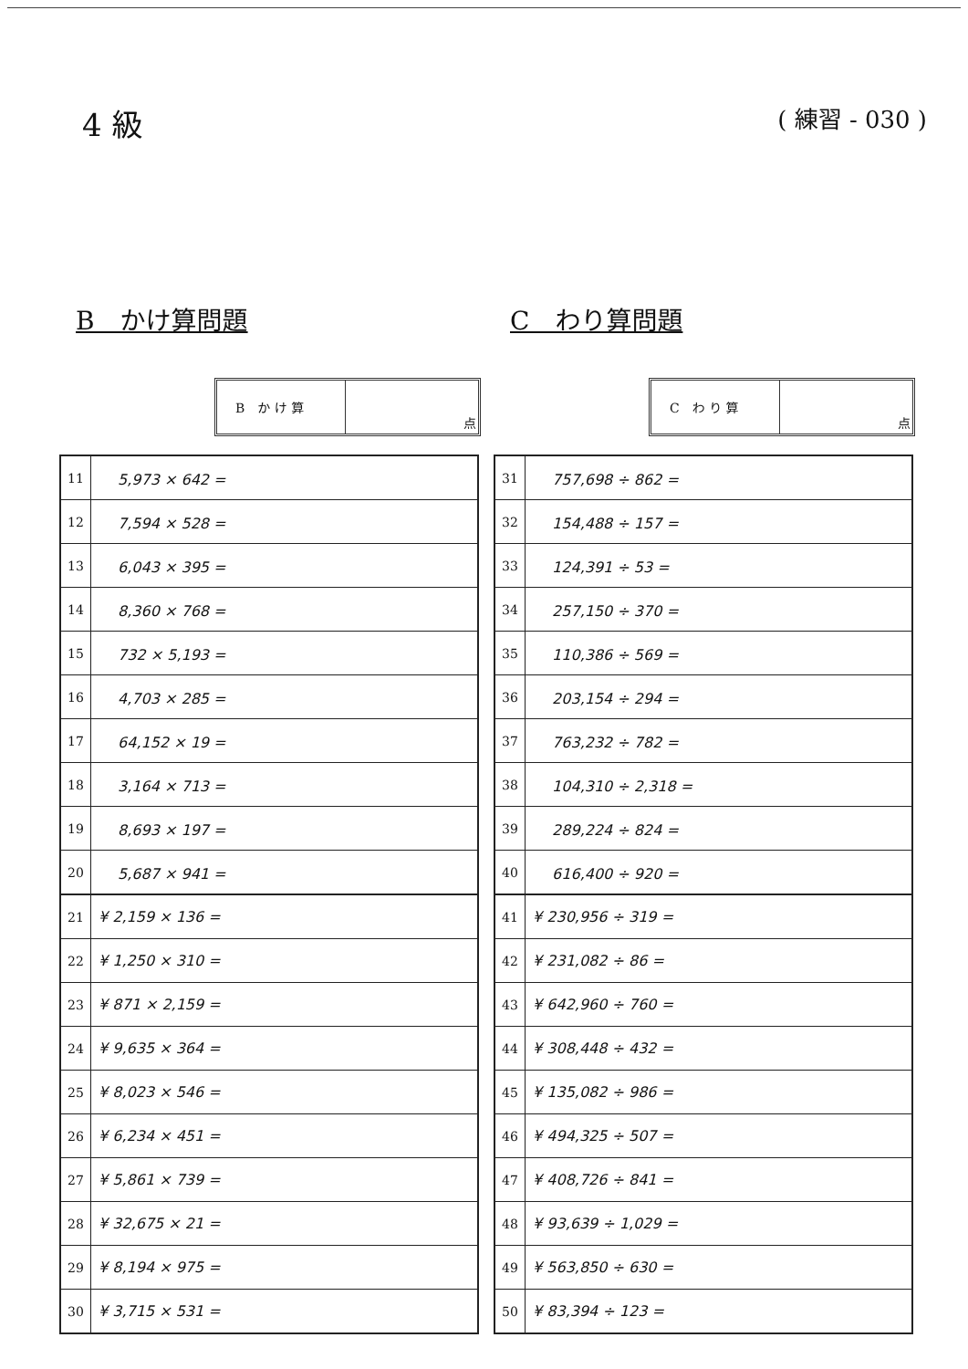4 級 ( 練習 - 030 )
B　かけ算問題
B　か け 算 点
| 11 | 5,973 × 642 = |
| 12 | 7,594 × 528 = |
| 13 | 6,043 × 395 = |
| 14 | 8,360 × 768 = |
| 15 | 732 × 5,193 = |
| 16 | 4,703 × 285 = |
| 17 | 64,152 × 19 = |
| 18 | 3,164 × 713 = |
| 19 | 8,693 × 197 = |
| 20 | 5,687 × 941 = |
| 21 | ¥ 2,159 × 136 = |
| 22 | ¥ 1,250 × 310 = |
| 23 | ¥ 871 × 2,159 = |
| 24 | ¥ 9,635 × 364 = |
| 25 | ¥ 8,023 × 546 = |
| 26 | ¥ 6,234 × 451 = |
| 27 | ¥ 5,861 × 739 = |
| 28 | ¥ 32,675 × 21 = |
| 29 | ¥ 8,194 × 975 = |
| 30 | ¥ 3,715 × 531 = |
C　わり算問題
C　わ り 算 点
| 31 | 757,698 ÷ 862 = |
| 32 | 154,488 ÷ 157 = |
| 33 | 124,391 ÷ 53 = |
| 34 | 257,150 ÷ 370 = |
| 35 | 110,386 ÷ 569 = |
| 36 | 203,154 ÷ 294 = |
| 37 | 763,232 ÷ 782 = |
| 38 | 104,310 ÷ 2,318 = |
| 39 | 289,224 ÷ 824 = |
| 40 | 616,400 ÷ 920 = |
| 41 | ¥ 230,956 ÷ 319 = |
| 42 | ¥ 231,082 ÷ 86 = |
| 43 | ¥ 642,960 ÷ 760 = |
| 44 | ¥ 308,448 ÷ 432 = |
| 45 | ¥ 135,082 ÷ 986 = |
| 46 | ¥ 494,325 ÷ 507 = |
| 47 | ¥ 408,726 ÷ 841 = |
| 48 | ¥ 93,639 ÷ 1,029 = |
| 49 | ¥ 563,850 ÷ 630 = |
| 50 | ¥ 83,394 ÷ 123 = |